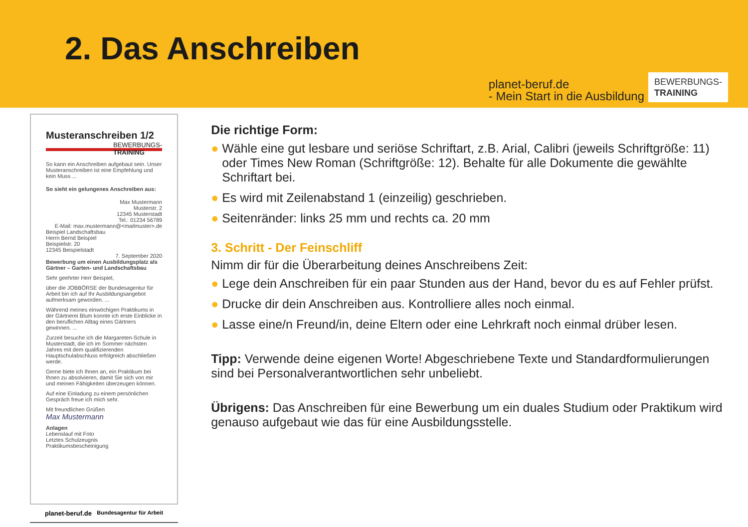2. Das Anschreiben
planet-beruf.de
- Mein Start in die Ausbildung
BEWERBUNGS-
TRAINING
Musteranschreiben 1/2 BEWERBUNGS-
TRAINING
So kann ein Anschreiben aufgebaut sein. Unser Musteranschreiben ist eine Empfehlung und kein Muss ...
So sieht ein gelungenes Anschreiben aus:
Max Mustermann
Musterstr. 2
12345 Musterstadt
Tel.: 01234 56789
E-Mail: max.mustermann@<mailmuster>.de
Beispiel Landschaftsbau
Herrn Bernd Beispiel
Beispielstr. 20
12345 Beispielstadt
7. September 2020
Bewerbung um einen Ausbildungsplatz als Gärtner – Garten- und Landschaftsbau
Sehr geehrter Herr Beispiel,
über die JOBBÖRSE der Bundesagentur für Arbeit bin ich auf Ihr Ausbildungsangebot aufmerksam geworden. ...
Während meines einwöchigen Praktikums in der Gärtnerei Blum konnte ich erste Einblicke in den beruflichen Alltag eines Gärtners gewinnen. ...
Zurzeit besuche ich die Margareten-Schule in Musterstadt, die ich im Sommer nächsten Jahres mit dem qualifizierenden Hauptschulabschluss erfolgreich abschließen werde.
Gerne biete ich Ihnen an, ein Praktikum bei Ihnen zu absolvieren, damit Sie sich von mir und meinen Fähigkeiten überzeugen können.
Auf eine Einladung zu einem persönlichen Gespräch freue ich mich sehr.
Mit freundlichen Grüßen
Max Mustermann
Anlagen
Lebenslauf mit Foto
Letztes Schulzeugnis
Praktikumsbescheinigung
planet-beruf.de Bundesagentur für Arbeit
Die richtige Form:
● Wähle eine gut lesbare und seriöse Schriftart, z.B. Arial, Calibri (jeweils Schriftgröße: 11) oder Times New Roman (Schriftgröße: 12). Behalte für alle Dokumente die gewählte Schriftart bei.
● Es wird mit Zeilenabstand 1 (einzeilig) geschrieben.
● Seitenränder: links 25 mm und rechts ca. 20 mm
3. Schritt - Der Feinschliff
Nimm dir für die Überarbeitung deines Anschreibens Zeit:
● Lege dein Anschreiben für ein paar Stunden aus der Hand, bevor du es auf Fehler prüfst.
● Drucke dir dein Anschreiben aus. Kontrolliere alles noch einmal.
● Lasse eine/n Freund/in, deine Eltern oder eine Lehrkraft noch einmal drüber lesen.
Tipp: Verwende deine eigenen Worte! Abgeschriebene Texte und Standard­formulierungen sind bei Personalverantwortlichen sehr unbeliebt.
Übrigens: Das Anschreiben für eine Bewerbung um ein duales Studium oder Praktikum wird genauso aufgebaut wie das für eine Ausbildungsstelle.